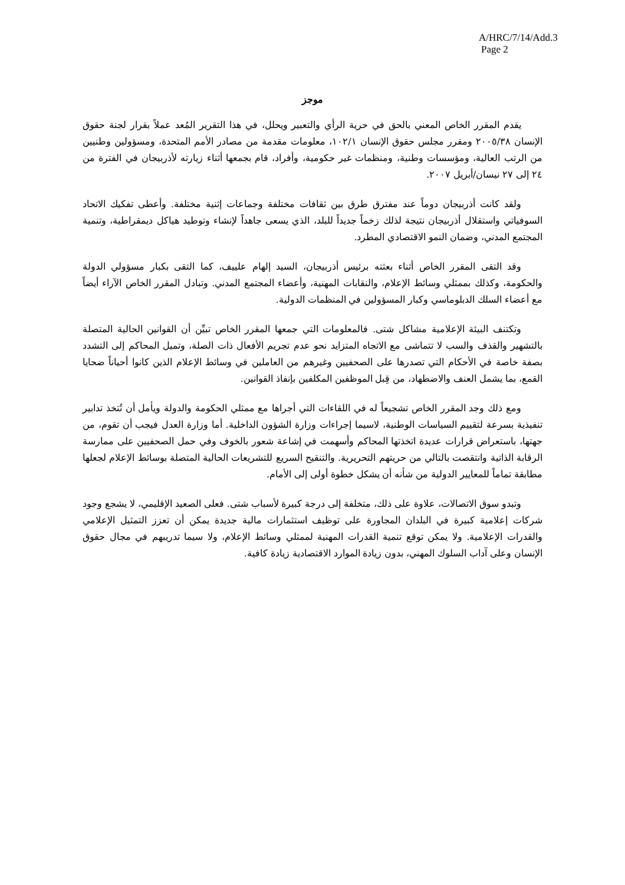A/HRC/7/14/Add.3
Page 2
موجز
يقدم المقرر الخاص المعني بالحق في حرية الرأي والتعبير ويحلل، في هذا التقرير المُعد عملاً بقرار لجنة حقوق الإنسان ٢٠٠٥/٣٨ ومقرر مجلس حقوق الإنسان ١٠٢/١، معلومات مقدمة من مصادر الأمم المتحدة، ومسؤولين وطنيين من الرتب العالية، ومؤسسات وطنية، ومنظمات غير حكومية، وأفراد، قام بجمعها أثناء زيارته لأذربيجان في الفترة من ٢٤ إلى ٢٧ نيسان/أبريل ٢٠٠٧.
ولقد كانت أذربيجان دوماً عند مفترق طرق بين ثقافات مختلفة وجماعات إثنية مختلفة. وأعطى تفكيك الاتحاد السوفياتي واستقلال أذربيجان نتيجة لذلك زخماً جديداً للبلد، الذي يسعى جاهداً لإنشاء وتوطيد هياكل ديمقراطية، وتنمية المجتمع المدني، وضمان النمو الاقتصادي المطرد.
وقد التقى المقرر الخاص أثناء بعثته برئيس أذربيجان، السيد إلهام علييف، كما التقى بكبار مسؤولي الدولة والحكومة، وكذلك بممثلي وسائط الإعلام، والنقابات المهنية، وأعضاء المجتمع المدني. وتبادل المقرر الخاص الآراء أيضاً مع أعضاء السلك الدبلوماسي وكبار المسؤولين في المنظمات الدولية.
وتكتنف البيئة الإعلامية مشاكل شتى. فالمعلومات التي جمعها المقرر الخاص تبيِّن أن القوانين الحالية المتصلة بالتشهير والقذف والسب لا تتماشى مع الاتجاه المتزايد نحو عدم تجريم الأفعال ذات الصلة، وتميل المحاكم إلى التشدد بصفة خاصة في الأحكام التي تصدرها على الصحفيين وغيرهم من العاملين في وسائط الإعلام الذين كانوا أحياناً ضحايا القمع، بما يشمل العنف والاضطهاد، من قِبل الموظفين المكلفين بإنفاذ القوانين.
ومع ذلك وجد المقرر الخاص تشجيعاً له في اللقاءات التي أجراها مع ممثلي الحكومة والدولة ويأمل أن تُتخذ تدابير تنفيذية بسرعة لتقييم السياسات الوطنية، لاسيما إجراءات وزارة الشؤون الداخلية. أما وزارة العدل فيجب أن تقوم، من جهتها، باستعراض قرارات عديدة اتخذتها المحاكم وأسهمت في إشاعة شعور بالخوف وفي حمل الصحفيين على ممارسة الرقابة الذاتية وانتقصت بالتالي من حريتهم التحريرية. والتنقيح السريع للتشريعات الحالية المتصلة بوسائط الإعلام لجعلها مطابقة تماماً للمعايير الدولية من شأنه أن يشكل خطوة أولى إلى الأمام.
وتبدو سوق الاتصالات، علاوة على ذلك، متخلفة إلى درجة كبيرة لأسباب شتى. فعلى الصعيد الإقليمي، لا يشجع وجود شركات إعلامية كبيرة في البلدان المجاورة على توظيف استثمارات مالية جديدة يمكن أن تعزز التمثيل الإعلامي والقدرات الإعلامية. ولا يمكن توقع تنمية القدرات المهنية لممثلي وسائط الإعلام، ولا سيما تدريبهم في مجال حقوق الإنسان وعلى آداب السلوك المهني، بدون زيادة الموارد الاقتصادية زيادة كافية.